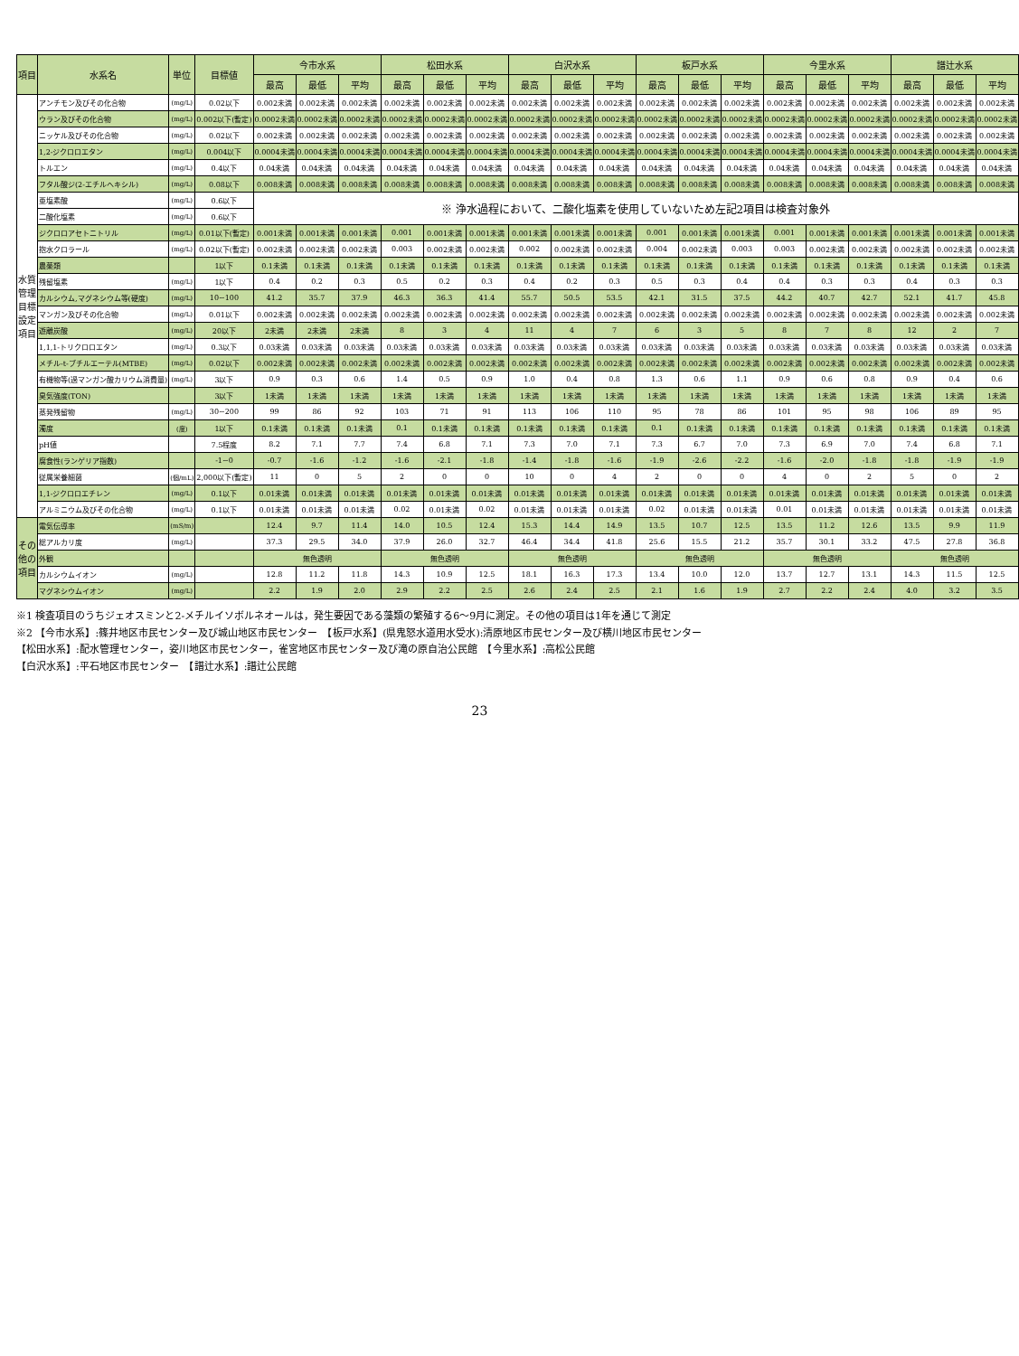| 項目 | 水系名 | 単位 | 目標値 | 今市水系 | | | 松田水系 | | | 白沢水系 | | | 板戸水系 | | | 今里水系 | | | 譜辻水系 | | |
| --- | --- | --- | --- | --- | --- | --- | --- | --- | --- | --- | --- | --- | --- | --- | --- | --- | --- | --- | --- | --- | --- |
| | | | | 最高 | 最低 | 平均 | 最高 | 最低 | 平均 | 最高 | 最低 | 平均 | 最高 | 最低 | 平均 | 最高 | 最低 | 平均 | 最高 | 最低 | 平均 |
| 水質管理目標設定項目 | アンチモン及びその化合物 | (mg/L) | 0.02以下 | 0.002未満 | 0.002未満 | 0.002未満 | 0.002未満 | 0.002未満 | 0.002未満 | 0.002未満 | 0.002未満 | 0.002未満 | 0.002未満 | 0.002未満 | 0.002未満 | 0.002未満 | 0.002未満 | 0.002未満 | 0.002未満 | 0.002未満 | 0.002未満 |
| | ウラン及びその化合物 | (mg/L) | 0.002以下(暫定) | 0.0002未満 | 0.0002未満 | 0.0002未満 | 0.0002未満 | 0.0002未満 | 0.0002未満 | 0.0002未満 | 0.0002未満 | 0.0002未満 | 0.0002未満 | 0.0002未満 | 0.0002未満 | 0.0002未満 | 0.0002未満 | 0.0002未満 | 0.0002未満 | 0.0002未満 | 0.0002未満 |
| | ニッケル及びその化合物 | (mg/L) | 0.02以下 | 0.002未満 | 0.002未満 | 0.002未満 | 0.002未満 | 0.002未満 | 0.002未満 | 0.002未満 | 0.002未満 | 0.002未満 | 0.002未満 | 0.002未満 | 0.002未満 | 0.002未満 | 0.002未満 | 0.002未満 | 0.002未満 | 0.002未満 | 0.002未満 |
| | 1,2-ジクロロエタン | (mg/L) | 0.004以下 | 0.0004未満 | 0.0004未満 | 0.0004未満 | 0.0004未満 | 0.0004未満 | 0.0004未満 | 0.0004未満 | 0.0004未満 | 0.0004未満 | 0.0004未満 | 0.0004未満 | 0.0004未満 | 0.0004未満 | 0.0004未満 | 0.0004未満 | 0.0004未満 | 0.0004未満 | 0.0004未満 |
| | トルエン | (mg/L) | 0.4以下 | 0.04未満 | 0.04未満 | 0.04未満 | 0.04未満 | 0.04未満 | 0.04未満 | 0.04未満 | 0.04未満 | 0.04未満 | 0.04未満 | 0.04未満 | 0.04未満 | 0.04未満 | 0.04未満 | 0.04未満 | 0.04未満 | 0.04未満 | 0.04未満 |
| | フタル酸ジ(2-エチルヘキシル) | (mg/L) | 0.08以下 | 0.008未満 | 0.008未満 | 0.008未満 | 0.008未満 | 0.008未満 | 0.008未満 | 0.008未満 | 0.008未満 | 0.008未満 | 0.008未満 | 0.008未満 | 0.008未満 | 0.008未満 | 0.008未満 | 0.008未満 | 0.008未満 | 0.008未満 | 0.008未満 |
| | 亜塩素酸 | (mg/L) | 0.6以下 | ※ 浄水過程において、二酸化塩素を使用していないため左記2項目は検査対象外 | | | | | | | | | | | | | | | | | |
| | 二酸化塩素 | (mg/L) | 0.6以下 | | | | | | | | | | | | | | | | | | |
| | ジクロロアセトニトリル | (mg/L) | 0.01以下(暫定) | 0.001未満 | 0.001未満 | 0.001未満 | 0.001 | 0.001未満 | 0.001未満 | 0.001未満 | 0.001未満 | 0.001未満 | 0.001 | 0.001未満 | 0.001未満 | 0.001 | 0.001未満 | 0.001未満 | 0.001未満 | 0.001未満 | 0.001未満 |
| | 抱水クロラール | (mg/L) | 0.02以下(暫定) | 0.002未満 | 0.002未満 | 0.002未満 | 0.003 | 0.002未満 | 0.002未満 | 0.002 | 0.002未満 | 0.002未満 | 0.004 | 0.002未満 | 0.003 | 0.003 | 0.002未満 | 0.002未満 | 0.002未満 | 0.002未満 | 0.002未満 |
| | 農薬類 | | 1以下 | 0.1未満 | 0.1未満 | 0.1未満 | 0.1未満 | 0.1未満 | 0.1未満 | 0.1未満 | 0.1未満 | 0.1未満 | 0.1未満 | 0.1未満 | 0.1未満 | 0.1未満 | 0.1未満 | 0.1未満 | 0.1未満 | 0.1未満 | 0.1未満 |
| | 残留塩素 | (mg/L) | 1以下 | 0.4 | 0.2 | 0.3 | 0.5 | 0.2 | 0.3 | 0.4 | 0.2 | 0.3 | 0.5 | 0.3 | 0.4 | 0.4 | 0.3 | 0.3 | 0.4 | 0.3 | 0.3 |
| | カルシウム,マグネシウム等(硬度) | (mg/L) | 10~100 | 41.2 | 35.7 | 37.9 | 46.3 | 36.3 | 41.4 | 55.7 | 50.5 | 53.5 | 42.1 | 31.5 | 37.5 | 44.2 | 40.7 | 42.7 | 52.1 | 41.7 | 45.8 |
| | マンガン及びその化合物 | (mg/L) | 0.01以下 | 0.002未満 | 0.002未満 | 0.002未満 | 0.002未満 | 0.002未満 | 0.002未満 | 0.002未満 | 0.002未満 | 0.002未満 | 0.002未満 | 0.002未満 | 0.002未満 | 0.002未満 | 0.002未満 | 0.002未満 | 0.002未満 | 0.002未満 | 0.002未満 |
| | 遊離炭酸 | (mg/L) | 20以下 | 2未満 | 2未満 | 2未満 | 8 | 3 | 4 | 11 | 4 | 7 | 6 | 3 | 5 | 8 | 7 | 8 | 12 | 2 | 7 |
| | 1,1,1-トリクロロエタン | (mg/L) | 0.3以下 | 0.03未満 | 0.03未満 | 0.03未満 | 0.03未満 | 0.03未満 | 0.03未満 | 0.03未満 | 0.03未満 | 0.03未満 | 0.03未満 | 0.03未満 | 0.03未満 | 0.03未満 | 0.03未満 | 0.03未満 | 0.03未満 | 0.03未満 | 0.03未満 |
| | メチル-t-ブチルエーテル(MTBE) | (mg/L) | 0.02以下 | 0.002未満 | 0.002未満 | 0.002未満 | 0.002未満 | 0.002未満 | 0.002未満 | 0.002未満 | 0.002未満 | 0.002未満 | 0.002未満 | 0.002未満 | 0.002未満 | 0.002未満 | 0.002未満 | 0.002未満 | 0.002未満 | 0.002未満 | 0.002未満 |
| | 有機物等(過マンガン酸カリウム消費量) | (mg/L) | 3以下 | 0.9 | 0.3 | 0.6 | 1.4 | 0.5 | 0.9 | 1.0 | 0.4 | 0.8 | 1.3 | 0.6 | 1.1 | 0.9 | 0.6 | 0.8 | 0.9 | 0.4 | 0.6 |
| | 臭気強度(TON) | | 3以下 | 1未満 | 1未満 | 1未満 | 1未満 | 1未満 | 1未満 | 1未満 | 1未満 | 1未満 | 1未満 | 1未満 | 1未満 | 1未満 | 1未満 | 1未満 | 1未満 | 1未満 | 1未満 |
| | 蒸発残留物 | (mg/L) | 30~200 | 99 | 86 | 92 | 103 | 71 | 91 | 113 | 106 | 110 | 95 | 78 | 86 | 101 | 95 | 98 | 106 | 89 | 95 |
| | 濁度 | (度) | 1以下 | 0.1未満 | 0.1未満 | 0.1未満 | 0.1 | 0.1未満 | 0.1未満 | 0.1未満 | 0.1未満 | 0.1未満 | 0.1 | 0.1未満 | 0.1未満 | 0.1未満 | 0.1未満 | 0.1未満 | 0.1未満 | 0.1未満 | 0.1未満 |
| | pH値 | | 7.5程度 | 8.2 | 7.1 | 7.7 | 7.4 | 6.8 | 7.1 | 7.3 | 7.0 | 7.1 | 7.3 | 6.7 | 7.0 | 7.3 | 6.9 | 7.0 | 7.4 | 6.8 | 7.1 |
| | 腐食性(ランゲリア指数) | | -1~0 | -0.7 | -1.6 | -1.2 | -1.6 | -2.1 | -1.8 | -1.4 | -1.8 | -1.6 | -1.9 | -2.6 | -2.2 | -1.6 | -2.0 | -1.8 | -1.8 | -1.9 | -1.9 |
| | 従属栄養細菌 | (個/mL) | 2,000以下(暫定) | 11 | 0 | 5 | 2 | 0 | 0 | 10 | 0 | 4 | 2 | 0 | 0 | 4 | 0 | 2 | 5 | 0 | 2 |
| | 1,1-ジクロロエチレン | (mg/L) | 0.1以下 | 0.01未満 | 0.01未満 | 0.01未満 | 0.01未満 | 0.01未満 | 0.01未満 | 0.01未満 | 0.01未満 | 0.01未満 | 0.01未満 | 0.01未満 | 0.01未満 | 0.01未満 | 0.01未満 | 0.01未満 | 0.01未満 | 0.01未満 | 0.01未満 |
| | アルミニウム及びその化合物 | (mg/L) | 0.1以下 | 0.01未満 | 0.01未満 | 0.01未満 | 0.02 | 0.01未満 | 0.02 | 0.01未満 | 0.01未満 | 0.01未満 | 0.02 | 0.01未満 | 0.01未満 | 0.01 | 0.01未満 | 0.01未満 | 0.01未満 | 0.01未満 | 0.01未満 |
| その他の項目 | 電気伝導率 | (mS/m) | | 12.4 | 9.7 | 11.4 | 14.0 | 10.5 | 12.4 | 15.3 | 14.4 | 14.9 | 13.5 | 10.7 | 12.5 | 13.5 | 11.2 | 12.6 | 13.5 | 9.9 | 11.9 |
| | 総アルカリ度 | (mg/L) | | 37.3 | 29.5 | 34.0 | 37.9 | 26.0 | 32.7 | 46.4 | 34.4 | 41.8 | 25.6 | 15.5 | 21.2 | 35.7 | 30.1 | 33.2 | 47.5 | 27.8 | 36.8 |
| | 外観 | | | 無色透明 | | | 無色透明 | | | 無色透明 | | | 無色透明 | | | 無色透明 | | | 無色透明 | | |
| | カルシウムイオン | (mg/L) | | 12.8 | 11.2 | 11.8 | 14.3 | 10.9 | 12.5 | 18.1 | 16.3 | 17.3 | 13.4 | 10.0 | 12.0 | 13.7 | 12.7 | 13.1 | 14.3 | 11.5 | 12.5 |
| | マグネシウムイオン | (mg/L) | | 2.2 | 1.9 | 2.0 | 2.9 | 2.2 | 2.5 | 2.6 | 2.4 | 2.5 | 2.1 | 1.6 | 1.9 | 2.7 | 2.2 | 2.4 | 4.0 | 3.2 | 3.5 |
※1 検査項目のうちジェオスミンと2-メチルイソボルネオールは，発生要因である藻類の繁殖する6～9月に測定。その他の項目は1年を通じて測定
※2 【今市水系】:篠井地区市民センター及び城山地区市民センター　【板戸水系】(県鬼怒水道用水受水):清原地区市民センター及び横川地区市民センター
【松田水系】:配水管理センター，姿川地区市民センター，雀宮地区市民センター及び滝の原自治公民館　【今里水系】:高松公民館
【白沢水系】:平石地区市民センター　【譜辻水系】:譜辻公民館
23